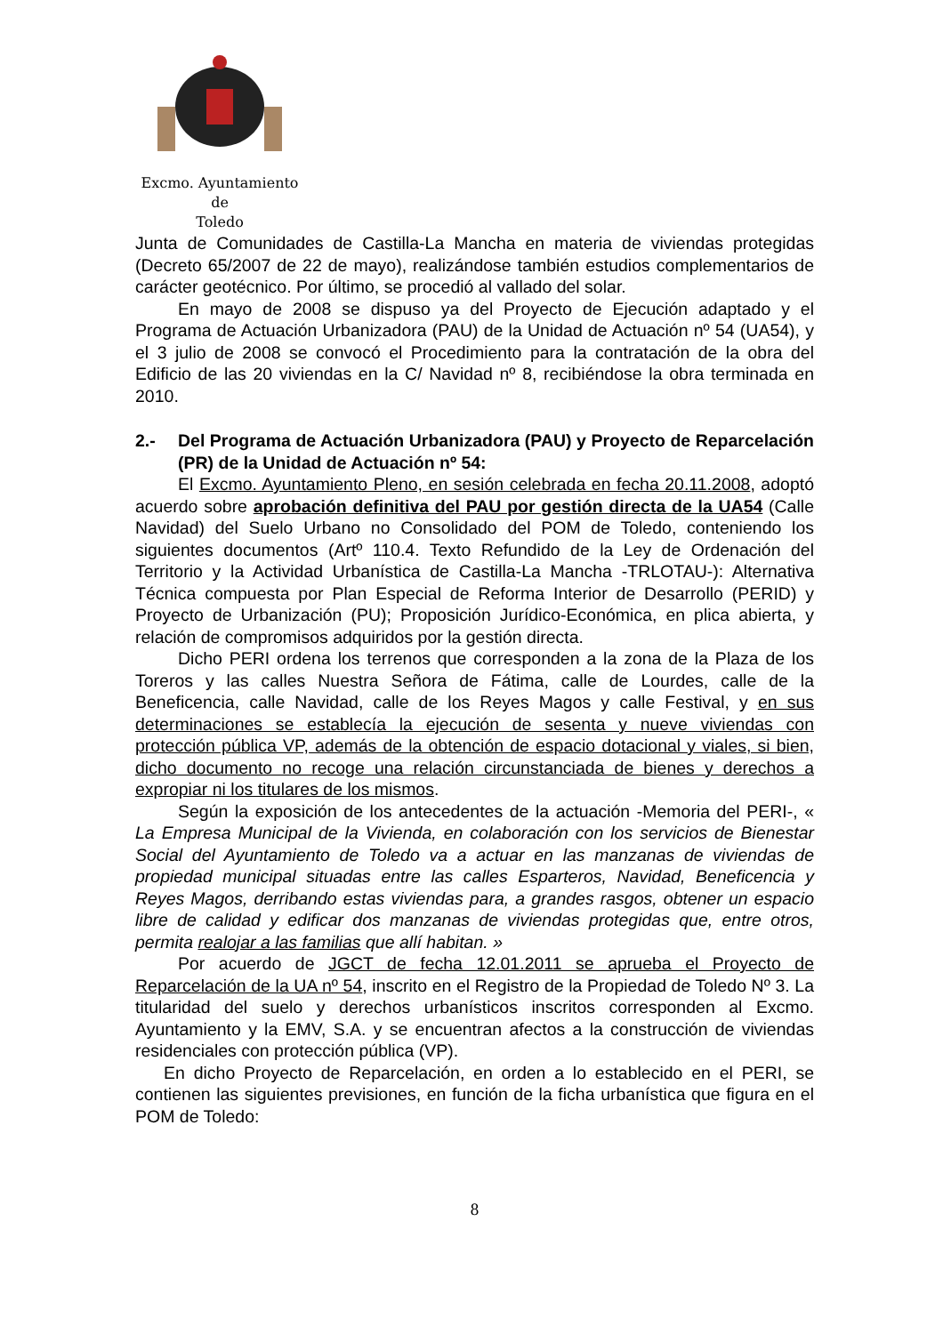Excmo. Ayuntamiento
de
Toledo
Junta de Comunidades de Castilla-La Mancha en materia de viviendas protegidas (Decreto 65/2007 de 22 de mayo), realizándose también estudios complementarios de carácter geotécnico. Por último, se procedió al vallado del solar.
En mayo de 2008 se dispuso ya del Proyecto de Ejecución adaptado y el Programa de Actuación Urbanizadora (PAU) de la Unidad de Actuación nº 54 (UA54), y el 3 julio de 2008 se convocó el Procedimiento para la contratación de la obra del Edificio de las 20 viviendas en la C/ Navidad nº 8, recibiéndose la obra terminada en 2010.
2.- Del Programa de Actuación Urbanizadora (PAU) y Proyecto de Reparcelación (PR) de la Unidad de Actuación nº 54:
El Excmo. Ayuntamiento Pleno, en sesión celebrada en fecha 20.11.2008, adoptó acuerdo sobre aprobación definitiva del PAU por gestión directa de la UA54 (Calle Navidad) del Suelo Urbano no Consolidado del POM de Toledo, conteniendo los siguientes documentos (Artº 110.4. Texto Refundido de la Ley de Ordenación del Territorio y la Actividad Urbanística de Castilla-La Mancha -TRLOTAU-): Alternativa Técnica compuesta por Plan Especial de Reforma Interior de Desarrollo (PERID) y Proyecto de Urbanización (PU); Proposición Jurídico-Económica, en plica abierta, y relación de compromisos adquiridos por la gestión directa.
Dicho PERI ordena los terrenos que corresponden a la zona de la Plaza de los Toreros y las calles Nuestra Señora de Fátima, calle de Lourdes, calle de la Beneficencia, calle Navidad, calle de los Reyes Magos y calle Festival, y en sus determinaciones se establecía la ejecución de sesenta y nueve viviendas con protección pública VP, además de la obtención de espacio dotacional y viales, si bien, dicho documento no recoge una relación circunstanciada de bienes y derechos a expropiar ni los titulares de los mismos.
Según la exposición de los antecedentes de la actuación -Memoria del PERI-, « La Empresa Municipal de la Vivienda, en colaboración con los servicios de Bienestar Social del Ayuntamiento de Toledo va a actuar en las manzanas de viviendas de propiedad municipal situadas entre las calles Esparteros, Navidad, Beneficencia y Reyes Magos, derribando estas viviendas para, a grandes rasgos, obtener un espacio libre de calidad y edificar dos manzanas de viviendas protegidas que, entre otros, permita realojar a las familias que allí habitan. »
Por acuerdo de JGCT de fecha 12.01.2011 se aprueba el Proyecto de Reparcelación de la UA nº 54, inscrito en el Registro de la Propiedad de Toledo Nº 3. La titularidad del suelo y derechos urbanísticos inscritos corresponden al Excmo. Ayuntamiento y la EMV, S.A. y se encuentran afectos a la construcción de viviendas residenciales con protección pública (VP).
En dicho Proyecto de Reparcelación, en orden a lo establecido en el PERI, se contienen las siguientes previsiones, en función de la ficha urbanística que figura en el POM de Toledo:
8